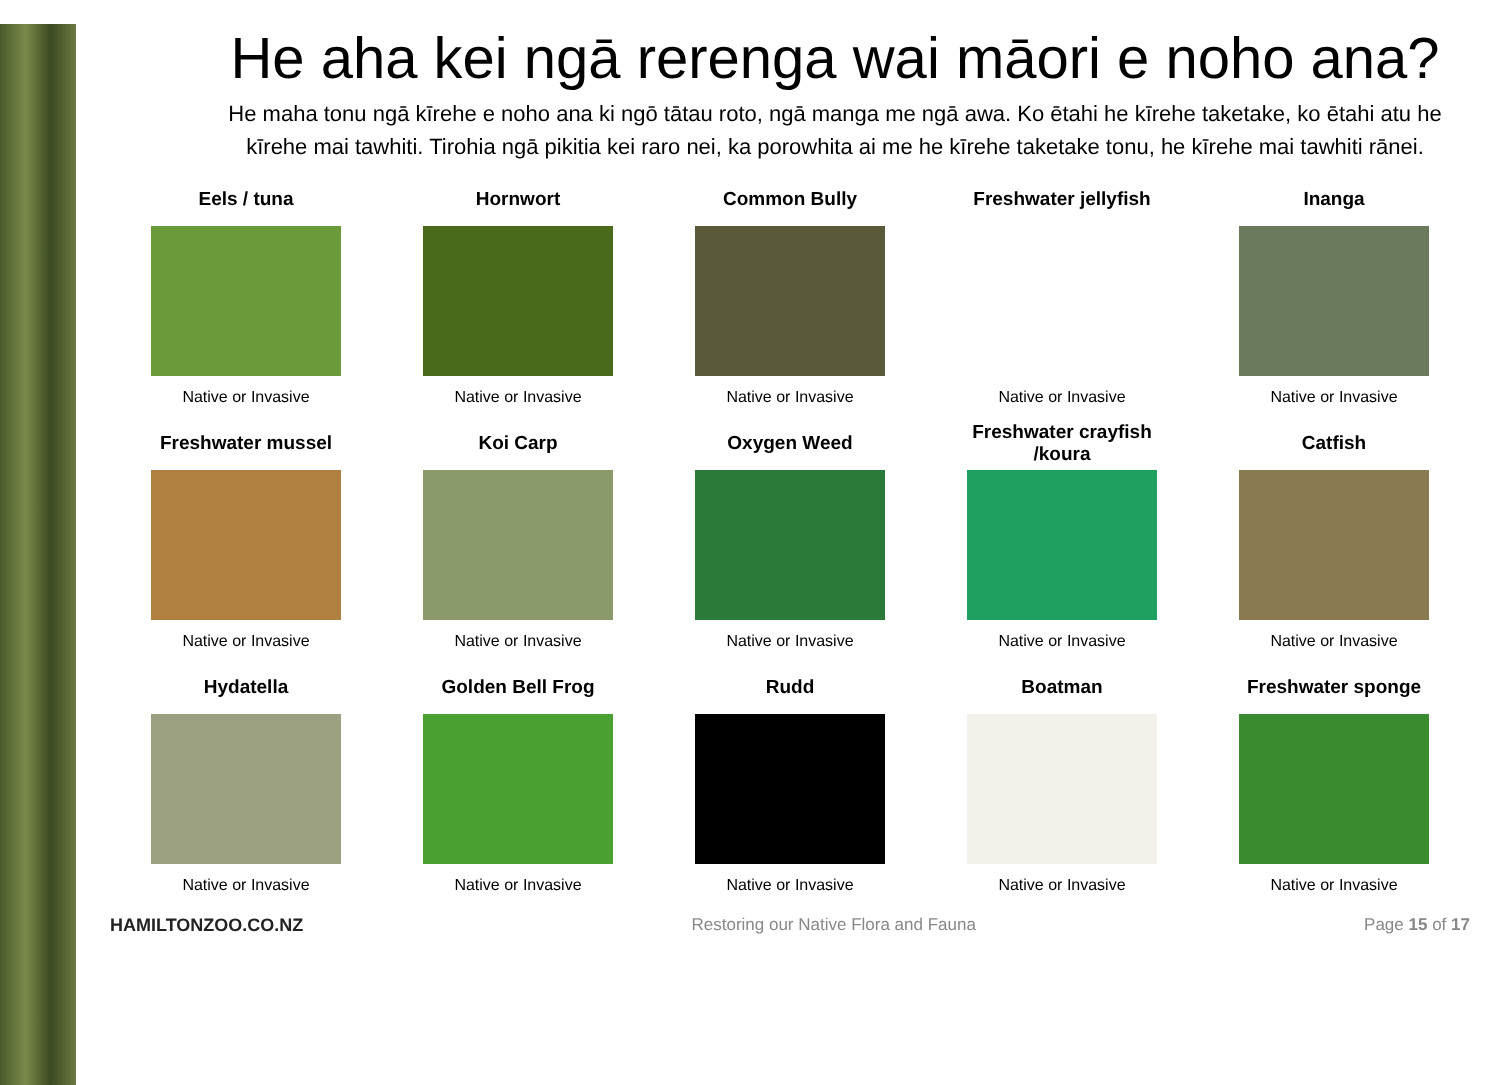He aha kei ngā rerenga wai māori e noho ana?
He maha tonu ngā kīrehe e noho ana ki ngō tātau roto, ngā manga me ngā awa. Ko ētahi he kīrehe taketake, ko ētahi atu he kīrehe mai tawhiti. Tirohia ngā pikitia kei raro nei, ka porowhita ai me he kīrehe taketake tonu, he kīrehe mai tawhiti rānei.
| Eels / tuna | Hornwort | Common Bully | Freshwater jellyfish | Inanga |
| --- | --- | --- | --- | --- |
| Native or Invasive | Native or Invasive | Native or Invasive | Native or Invasive | Native or Invasive |
| Freshwater mussel | Koi Carp | Oxygen Weed | Freshwater crayfish /koura | Catfish |
| Native or Invasive | Native or Invasive | Native or Invasive | Native or Invasive | Native or Invasive |
| Hydatella | Golden Bell Frog | Rudd | Boatman | Freshwater sponge |
| Native or Invasive | Native or Invasive | Native or Invasive | Native or Invasive | Native or Invasive |
HAMILTONZOO.CO.NZ Restoring our Native Flora and Fauna Page 15 of 17